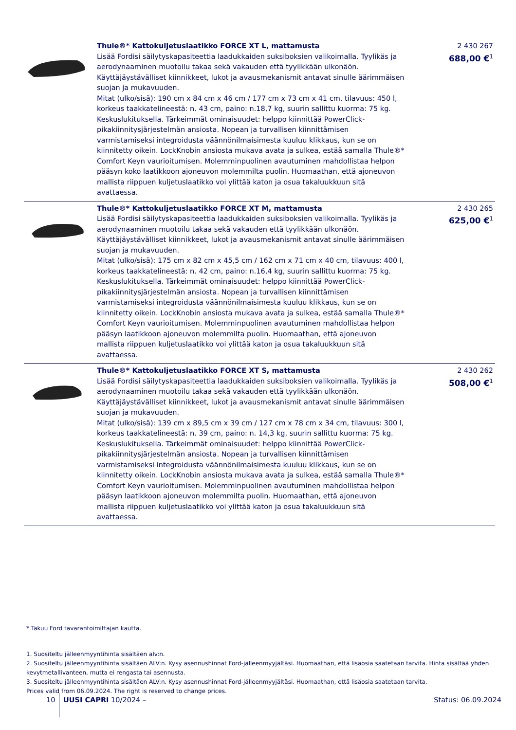| | Thule®* Kattokuljetuslaatikko FORCE XT L, mattamusta Lisää Fordisi säilytyskapasiteettia laadukkaiden suksiboksien valikoimalla. Tyylikäs ja aerodynaaminen muotoilu takaa sekä vakauden että tyylikkään ulkonäön. Käyttäjäystävälliset kiinnikkeet, lukot ja avausmekanismit antavat sinulle äärimmäisen suojan ja mukavuuden. Mitat (ulko/sisä): 190 cm x 84 cm x 46 cm / 177 cm x 73 cm x 41 cm, tilavuus: 450 l, korkeus taakkatelineestä: n. 43 cm, paino: n.18,7 kg, suurin sallittu kuorma: 75 kg. Keskuslukituksella. Tärkeimmät ominaisuudet: helppo kiinnittää PowerClick-pikakiinnitysjärjestelmän ansiosta. Nopean ja turvallisen kiinnittämisen varmistamiseksi integroidusta väännönilmaisimesta kuuluu klikkaus, kun se on kiinnitetty oikein. LockKnobin ansiosta mukava avata ja sulkea, estää samalla Thule®* Comfort Keyn vaurioitumisen. Molemminpuolinen avautuminen mahdollistaa helpon pääsyn koko laatikkoon ajoneuvon molemmilta puolin. Huomaathan, että ajoneuvon mallista riippuen kuljetuslaatikko voi ylittää katon ja osua takaluukkuun sitä avattaessa. | 2 430 267 688,00 €<sup>1</sup> |
| | Thule®* Kattokuljetuslaatikko FORCE XT M, mattamusta Lisää Fordisi säilytyskapasiteettia laadukkaiden suksiboksien valikoimalla. Tyylikäs ja aerodynaaminen muotoilu takaa sekä vakauden että tyylikkään ulkonäön. Käyttäjäystävälliset kiinnikkeet, lukot ja avausmekanismit antavat sinulle äärimmäisen suojan ja mukavuuden. Mitat (ulko/sisä): 175 cm x 82 cm x 45,5 cm / 162 cm x 71 cm x 40 cm, tilavuus: 400 l, korkeus taakkatelineestä: n. 42 cm, paino: n.16,4 kg, suurin sallittu kuorma: 75 kg. Keskuslukituksella. Tärkeimmät ominaisuudet: helppo kiinnittää PowerClick-pikakiinnitysjärjestelmän ansiosta. Nopean ja turvallisen kiinnittämisen varmistamiseksi integroidusta väännönilmaisimesta kuuluu klikkaus, kun se on kiinnitetty oikein. LockKnobin ansiosta mukava avata ja sulkea, estää samalla Thule®* Comfort Keyn vaurioitumisen. Molemminpuolinen avautuminen mahdollistaa helpon pääsyn laatikkoon ajoneuvon molemmilta puolin. Huomaathan, että ajoneuvon mallista riippuen kuljetuslaatikko voi ylittää katon ja osua takaluukkuun sitä avattaessa. | 2 430 265 625,00 €<sup>1</sup> |
| | Thule®* Kattokuljetuslaatikko FORCE XT S, mattamusta Lisää Fordisi säilytyskapasiteettia laadukkaiden suksiboksien valikoimalla. Tyylikäs ja aerodynaaminen muotoilu takaa sekä vakauden että tyylikkään ulkonäön. Käyttäjäystävälliset kiinnikkeet, lukot ja avausmekanismit antavat sinulle äärimmäisen suojan ja mukavuuden. Mitat (ulko/sisä): 139 cm x 89,5 cm x 39 cm / 127 cm x 78 cm x 34 cm, tilavuus: 300 l, korkeus taakkatelineestä: n. 39 cm, paino: n. 14,3 kg, suurin sallittu kuorma: 75 kg. Keskuslukituksella. Tärkeimmät ominaisuudet: helppo kiinnittää PowerClick-pikakiinnitysjärjestelmän ansiosta. Nopean ja turvallisen kiinnittämisen varmistamiseksi integroidusta väännönilmaisimesta kuuluu klikkaus, kun se on kiinnitetty oikein. LockKnobin ansiosta mukava avata ja sulkea, estää samalla Thule®* Comfort Keyn vaurioitumisen. Molemminpuolinen avautuminen mahdollistaa helpon pääsyn laatikkoon ajoneuvon molemmilta puolin. Huomaathan, että ajoneuvon mallista riippuen kuljetuslaatikko voi ylittää katon ja osua takaluukkuun sitä avattaessa. | 2 430 262 508,00 €<sup>1</sup> |
* Takuu Ford tavarantoimittajan kautta.
1. Suositeltu jälleenmyyntihinta sisältäen alv:n.
2. Suositeltu jälleenmyyntihinta sisältäen ALV:n. Kysy asennushinnat Ford-jälleenmyyjältäsi. Huomaathan, että lisäosia saatetaan tarvita. Hinta sisältää yhden kevytmetallivanteen, mutta ei rengasta tai asennusta.
3. Suositeltu jälleenmyyntihinta sisältäen ALV:n. Kysy asennushinnat Ford-jälleenmyyjältäsi. Huomaathan, että lisäosia saatetaan tarvita.
Prices valid from 06.09.2024. The right is reserved to change prices.
10 UUSI CAPRI 10/2024 – Status: 06.09.2024